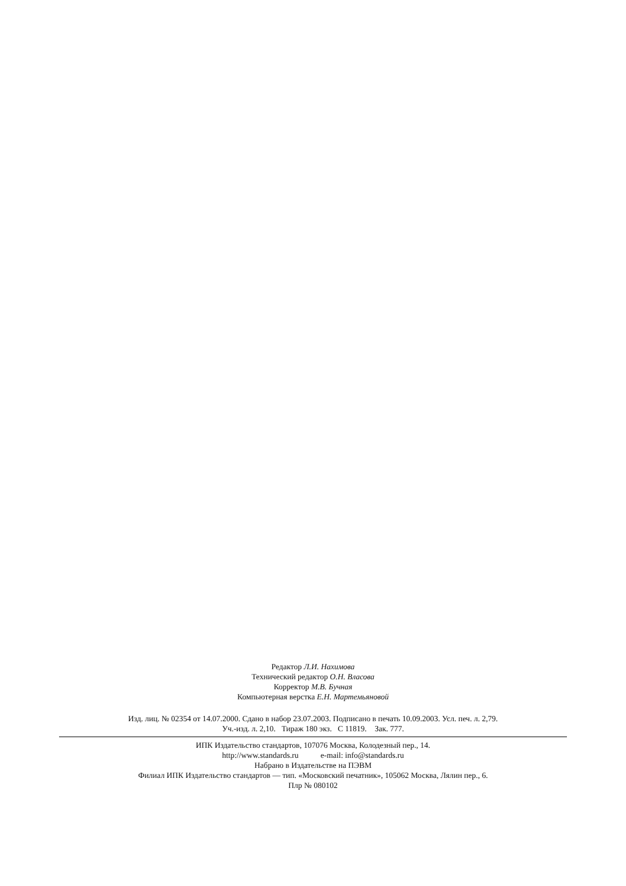Редактор Л.И. Нахимова
Технический редактор О.Н. Власова
Корректор М.В. Бучная
Компьютерная верстка Е.Н. Мартемьяновой
Изд. лиц. № 02354 от 14.07.2000. Сдано в набор 23.07.2003. Подписано в печать 10.09.2003. Усл. печ. л. 2,79.
Уч.-изд. л. 2,10. Тираж 180 экз. С 11819. Зак. 777.
ИПК Издательство стандартов, 107076 Москва, Колодезный пер., 14.
http://www.standards.ru e-mail: info@standards.ru
Набрано в Издательстве на ПЭВМ
Филиал ИПК Издательство стандартов — тип. «Московский печатник», 105062 Москва, Лялин пер., 6.
Плр № 080102